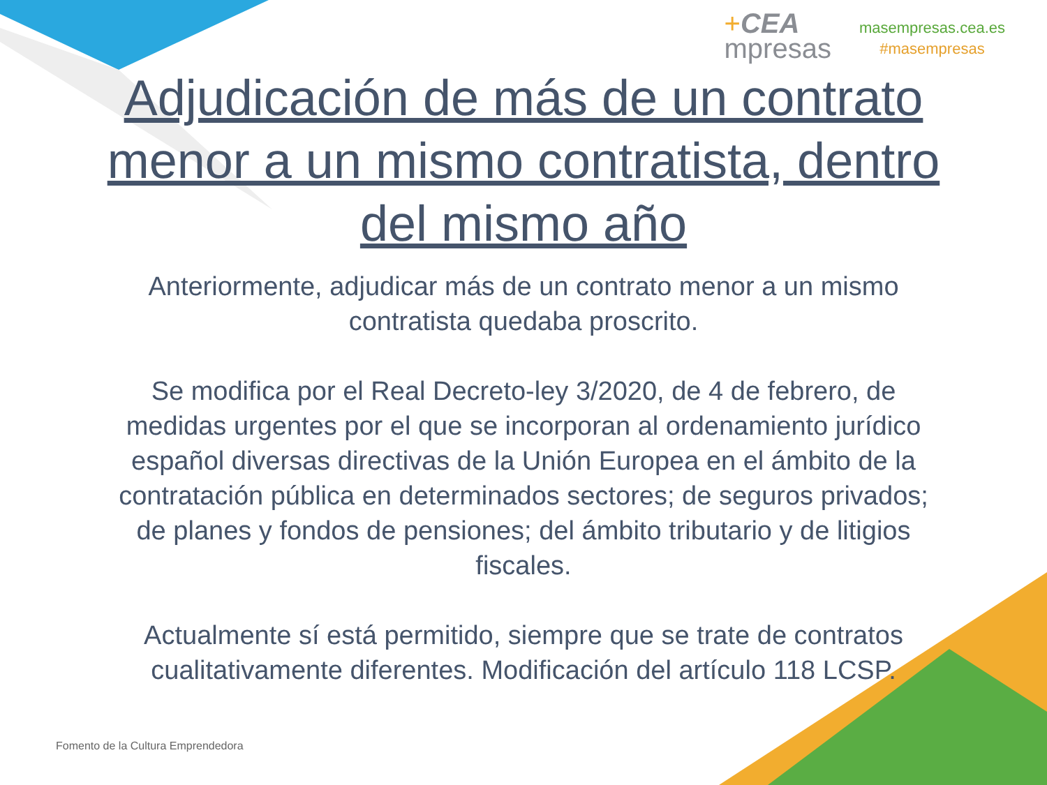+CEA
mpresas
masempresas.cea.es
#masempresas
Adjudicación de más de un contrato menor a un mismo contratista, dentro del mismo año
Anteriormente, adjudicar más de un contrato menor a un mismo contratista quedaba proscrito.
Se modifica por el Real Decreto-ley 3/2020, de 4 de febrero, de medidas urgentes por el que se incorporan al ordenamiento jurídico español diversas directivas de la Unión Europea en el ámbito de la contratación pública en determinados sectores; de seguros privados; de planes y fondos de pensiones; del ámbito tributario y de litigios fiscales.
Actualmente sí está permitido, siempre que se trate de contratos cualitativamente diferentes. Modificación del artículo 118 LCSP.
Fomento de la Cultura Emprendedora